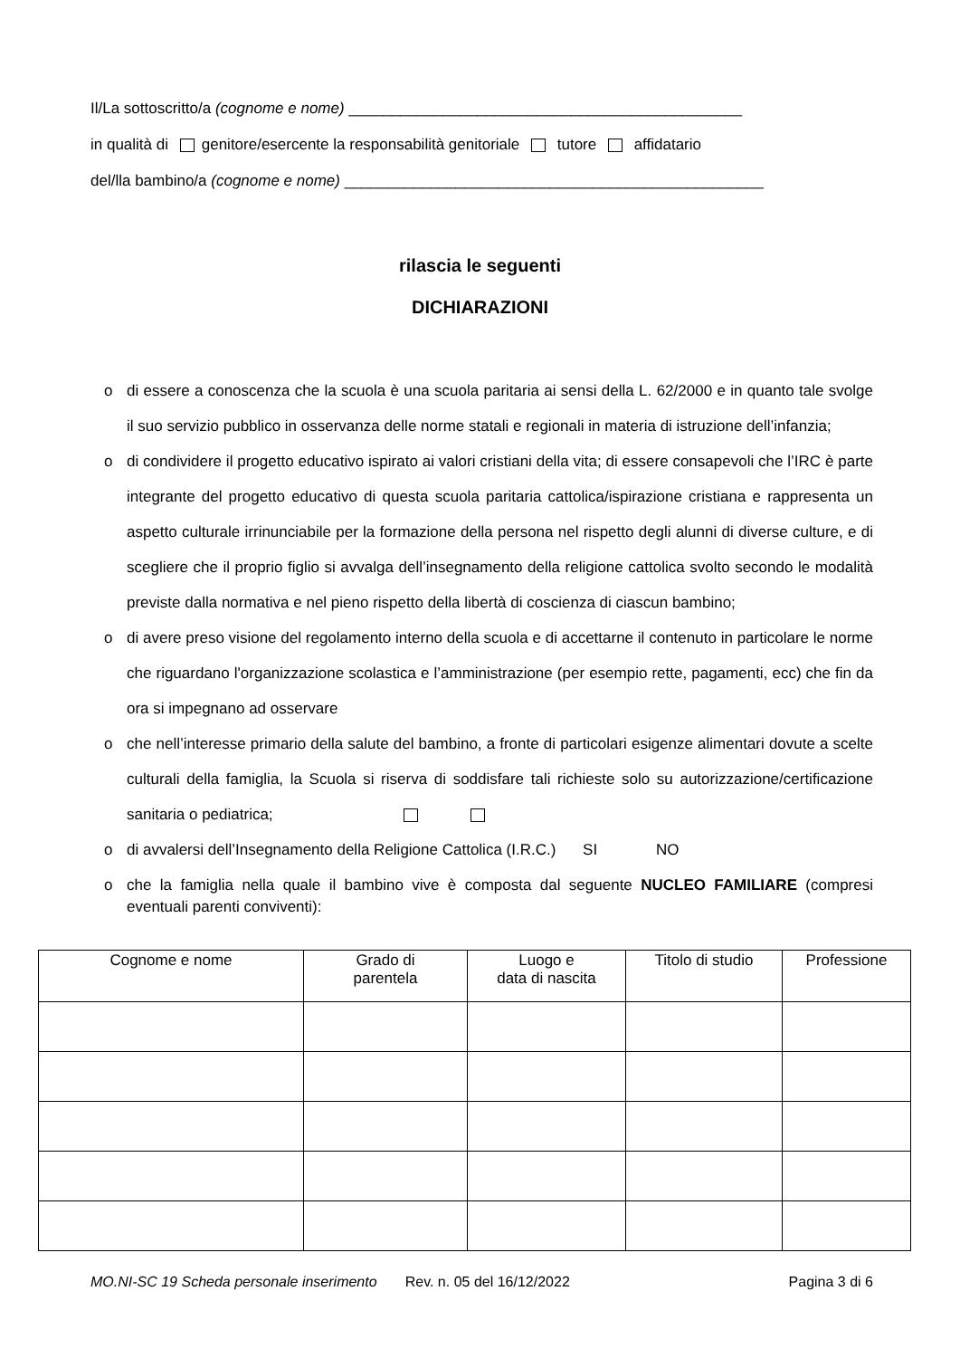Il/La sottoscritto/a (cognome e nome) ______________________________________________
in qualità di genitore/esercente la responsabilità genitoriale tutore affidatario
del/lla bambino/a (cognome e nome) _________________________________________________
rilascia le seguenti
DICHIARAZIONI
o di essere a conoscenza che la scuola è una scuola paritaria ai sensi della L. 62/2000 e in quanto tale svolge il suo servizio pubblico in osservanza delle norme statali e regionali in materia di istruzione dell’infanzia;
o di condividere il progetto educativo ispirato ai valori cristiani della vita; di essere consapevoli che l’IRC è parte integrante del progetto educativo di questa scuola paritaria cattolica/ispirazione cristiana e rappresenta un aspetto culturale irrinunciabile per la formazione della persona nel rispetto degli alunni di diverse culture, e di scegliere che il proprio figlio si avvalga dell’insegnamento della religione cattolica svolto secondo le modalità previste dalla normativa e nel pieno rispetto della libertà di coscienza di ciascun bambino;
o di avere preso visione del regolamento interno della scuola e di accettarne il contenuto in particolare le norme che riguardano l'organizzazione scolastica e l’amministrazione (per esempio rette, pagamenti, ecc) che fin da ora si impegnano ad osservare
o che nell’interesse primario della salute del bambino, a fronte di particolari esigenze alimentari dovute a scelte culturali della famiglia, la Scuola si riserva di soddisfare tali richieste solo su autorizzazione/certificazione sanitaria o pediatrica;
o di avvalersi dell’Insegnamento della Religione Cattolica (I.R.C.) SI NO
o che la famiglia nella quale il bambino vive è composta dal seguente NUCLEO FAMILIARE (compresi eventuali parenti conviventi):
| Cognome e nome | Grado di parentela | Luogo e data di nascita | Titolo di studio | Professione |
| --- | --- | --- | --- | --- |
MO.NI-SC 19 Scheda personale inserimento Rev. n. 05 del 16/12/2022 Pagina 3 di 6